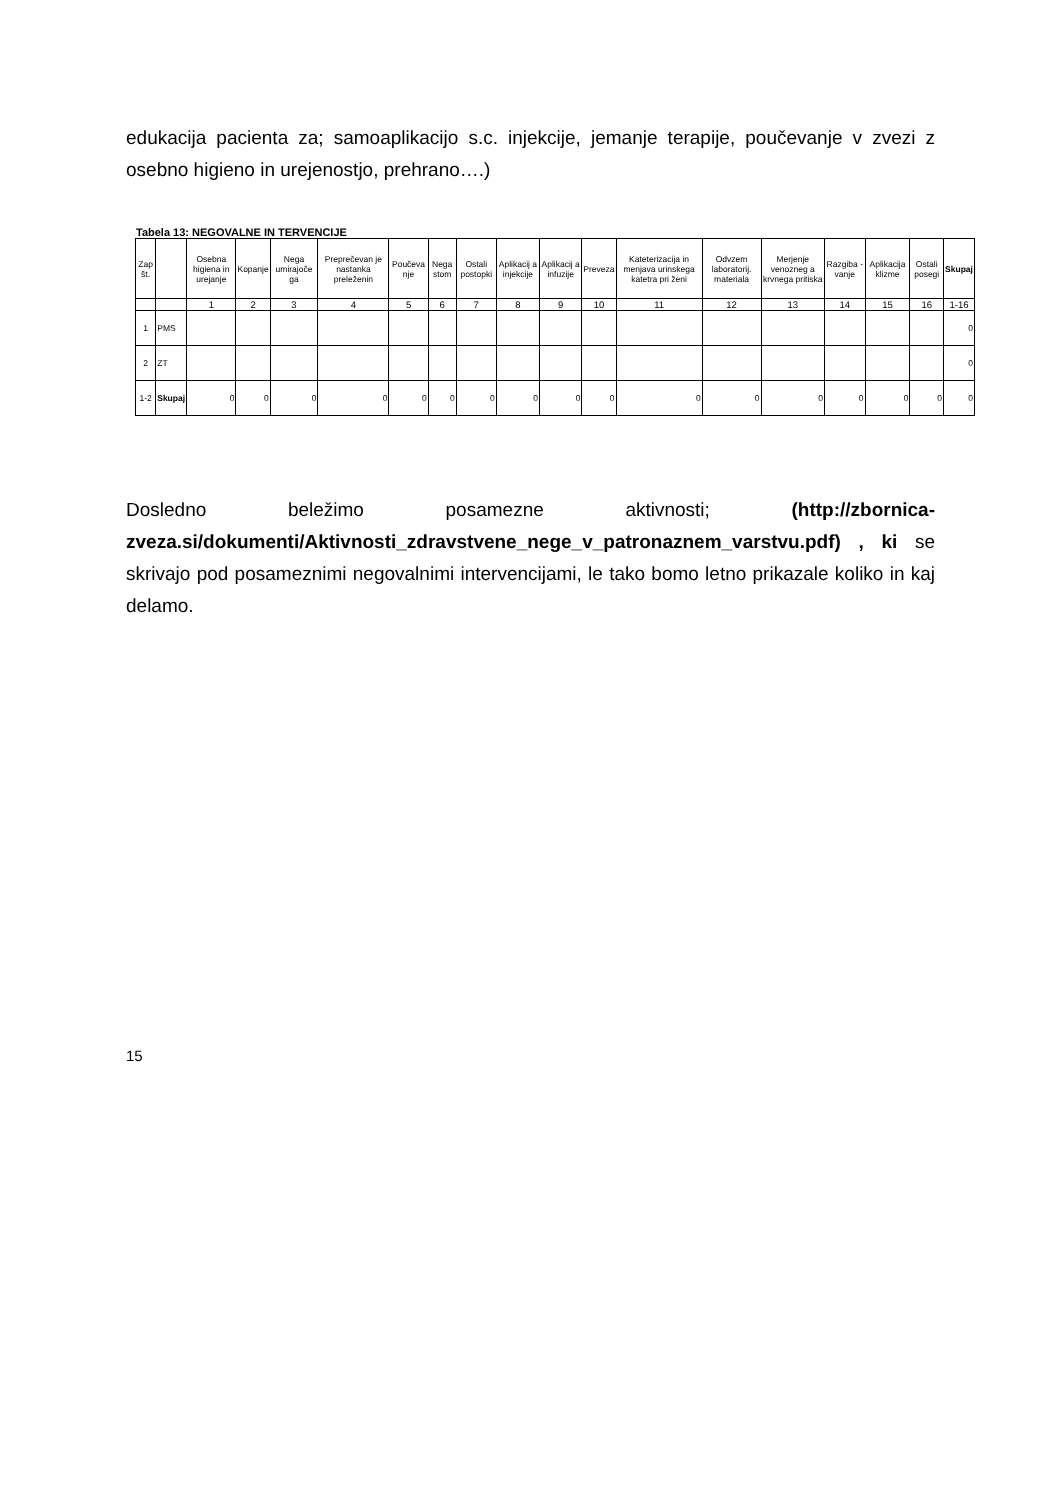edukacija pacienta za; samoaplikacijo s.c. injekcije, jemanje terapije, poučevanje v zvezi z osebno higieno in urejenostjo, prehrano….)
Tabela 13: NEGOVALNE IN TERVENCIJE
| Zap št. | | Osebna higiena in urejanje | Kopanje | Nega umirajoče ga | Preprečevan je nastanka preleženin | Poučeva nje | Nega stom | Ostali postopki | Aplikacij a injekcije | Aplikacij a infuzije | Preveza | Kateterizacija in menjava urinskega katetra pri ženi | Odvzem laboratorij. materiala | Merjenje venozneg a krvnega pritiska | Razgiba - vanje | Aplikacija klizme | Ostali posegi | Skupaj |
| --- | --- | --- | --- | --- | --- | --- | --- | --- | --- | --- | --- | --- | --- | --- | --- | --- | --- | --- |
| | | 1 | 2 | 3 | 4 | 5 | 6 | 7 | 8 | 9 | 10 | 11 | 12 | 13 | 14 | 15 | 16 | 1-16 |
| 1 | PMS | | | | | | | | | | | | | | | | | 0 |
| 2 | ZT | | | | | | | | | | | | | | | | | 0 |
| 1-2 | Skupaj | 0 | 0 | 0 | 0 | 0 | 0 | 0 | 0 | 0 | 0 | 0 | 0 | 0 | 0 | 0 | 0 | 0 |
Dosledno beležimo posamezne aktivnosti; (http://zbornica-zveza.si/dokumenti/Aktivnosti_zdravstvene_nege_v_patronaznem_varstvu.pdf) , ki se skrivajo pod posameznimi negovalnimi intervencijami, le tako bomo letno prikazale koliko in kaj delamo.
15